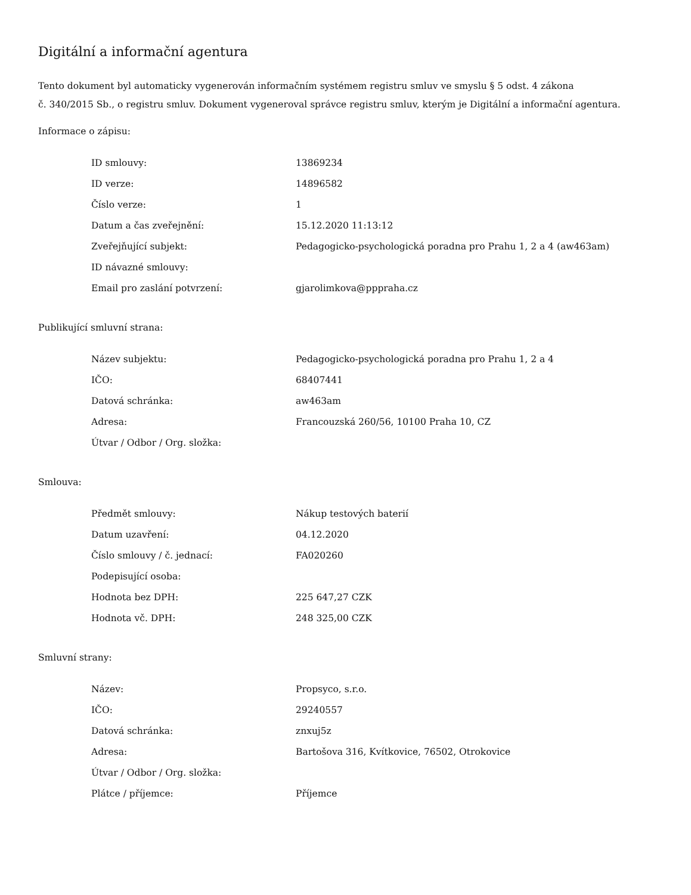Digitální a informační agentura
Tento dokument byl automaticky vygenerován informačním systémem registru smluv ve smyslu § 5 odst. 4 zákona
č. 340/2015 Sb., o registru smluv. Dokument vygeneroval správce registru smluv, kterým je Digitální a informační agentura.
Informace o zápisu:
| ID smlouvy: | 13869234 |
| ID verze: | 14896582 |
| Číslo verze: | 1 |
| Datum a čas zveřejnění: | 15.12.2020 11:13:12 |
| Zveřejňující subjekt: | Pedagogicko-psychologická poradna pro Prahu 1, 2 a 4 (aw463am) |
| ID návazné smlouvy: | |
| Email pro zaslání potvrzení: | gjarolimkova@pppraha.cz |
Publikující smluvní strana:
| Název subjektu: | Pedagogicko-psychologická poradna pro Prahu 1, 2 a 4 |
| IČO: | 68407441 |
| Datová schránka: | aw463am |
| Adresa: | Francouzská 260/56, 10100 Praha 10, CZ |
| Útvar / Odbor / Org. složka: | |
Smlouva:
| Předmět smlouvy: | Nákup testových baterií |
| Datum uzavření: | 04.12.2020 |
| Číslo smlouvy / č. jednací: | FA020260 |
| Podepisující osoba: | |
| Hodnota bez DPH: | 225 647,27 CZK |
| Hodnota vč. DPH: | 248 325,00 CZK |
Smluvní strany:
| Název: | Propsyco, s.r.o. |
| IČO: | 29240557 |
| Datová schránka: | znxuj5z |
| Adresa: | Bartošova 316, Kvítkovice, 76502, Otrokovice |
| Útvar / Odbor / Org. složka: | |
| Plátce / příjemce: | Příjemce |